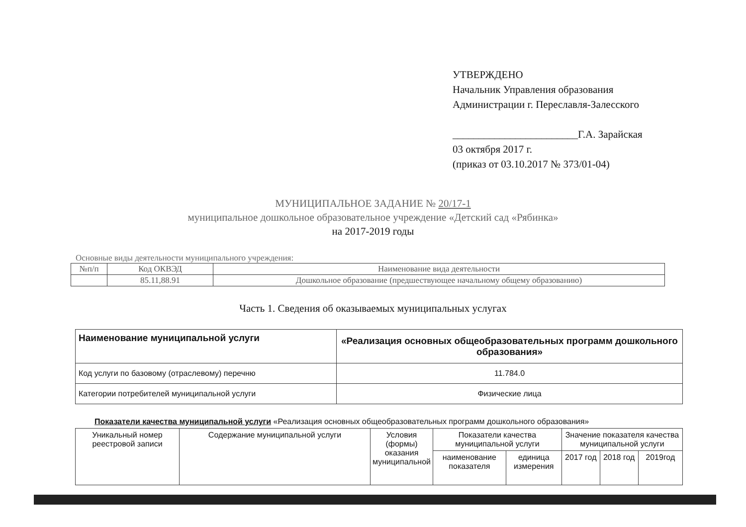УТВЕРЖДЕНО
Начальник Управления образования
Администрации г. Переславля-Залесского
________________________Г.А. Зарайская
03 октября 2017 г.
(приказ от 03.10.2017 № 373/01-04)
МУНИЦИПАЛЬНОЕ ЗАДАНИЕ № 20/17-1
муниципальное дошкольное образовательное учреждение «Детский сад «Рябинка»
на 2017-2019 годы
Основные виды деятельности муниципального учреждения:
| №п/п | Код ОКВЭД | Наименование вида деятельности |
| | 85.11,88.91 | Дошкольное образование (предшествующее начальному общему образованию) |
Часть 1. Сведения об оказываемых муниципальных услугах
| Наименование муниципальной услуги | «Реализация основных общеобразовательных программ дошкольного образования» |
| Код услуги по базовому (отраслевому) перечню | 11.784.0 |
| Категории потребителей муниципальной услуги | Физические лица |
Показатели качества муниципальной услуги «Реализация основных общеобразовательных программ дошкольного образования»
| Уникальный номер реестровой записи | Содержание муниципальной услуги | Условия (формы) оказания муниципальной | Показатели качества муниципальной услуги | | Значение показателя качества муниципальной услуги | | |
| | | | наименование показателя | единица измерения | 2017 год | 2018 год | 2019год |